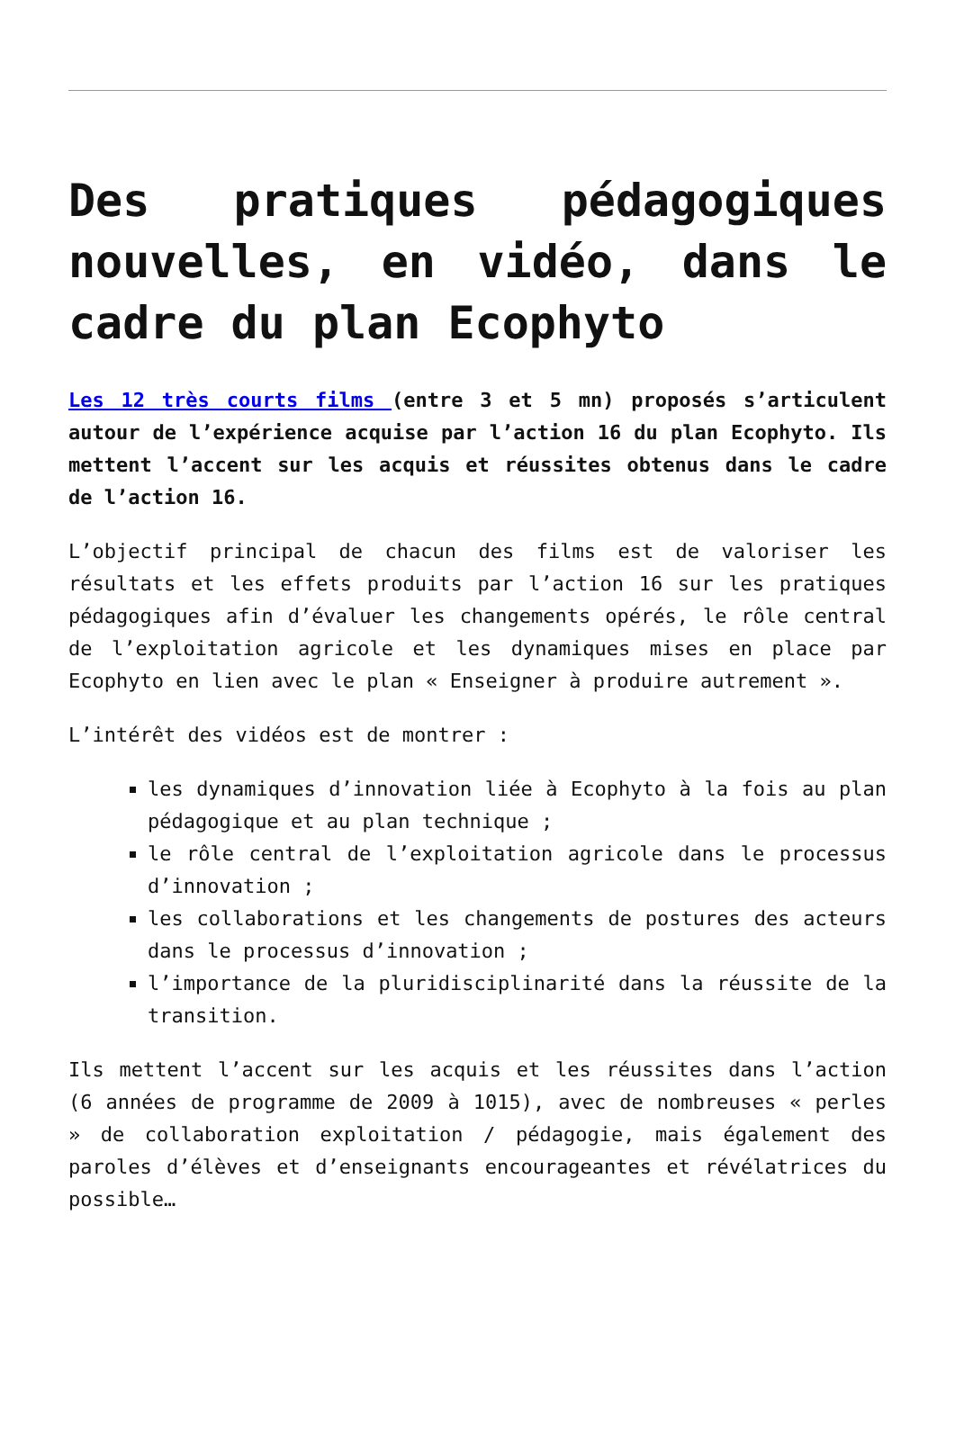Des pratiques pédagogiques nouvelles, en vidéo, dans le cadre du plan Ecophyto
Les 12 très courts films (entre 3 et 5 mn) proposés s’articulent autour de l’expérience acquise par l’action 16 du plan Ecophyto. Ils mettent l’accent sur les acquis et réussites obtenus dans le cadre de l’action 16.
L’objectif principal de chacun des films est de valoriser les résultats et les effets produits par l’action 16 sur les pratiques pédagogiques afin d’évaluer les changements opérés, le rôle central de l’exploitation agricole et les dynamiques mises en place par Ecophyto en lien avec le plan « Enseigner à produire autrement ».
L’intérêt des vidéos est de montrer :
les dynamiques d’innovation liée à Ecophyto à la fois au plan pédagogique et au plan technique ;
le rôle central de l’exploitation agricole dans le processus d’innovation ;
les collaborations et les changements de postures des acteurs dans le processus d’innovation ;
l’importance de la pluridisciplinarité dans la réussite de la transition.
Ils mettent l’accent sur les acquis et les réussites dans l’action (6 années de programme de 2009 à 1015), avec de nombreuses « perles » de collaboration exploitation / pédagogie, mais également des paroles d’élèves et d’enseignants encourageantes et révélatrices du possible…